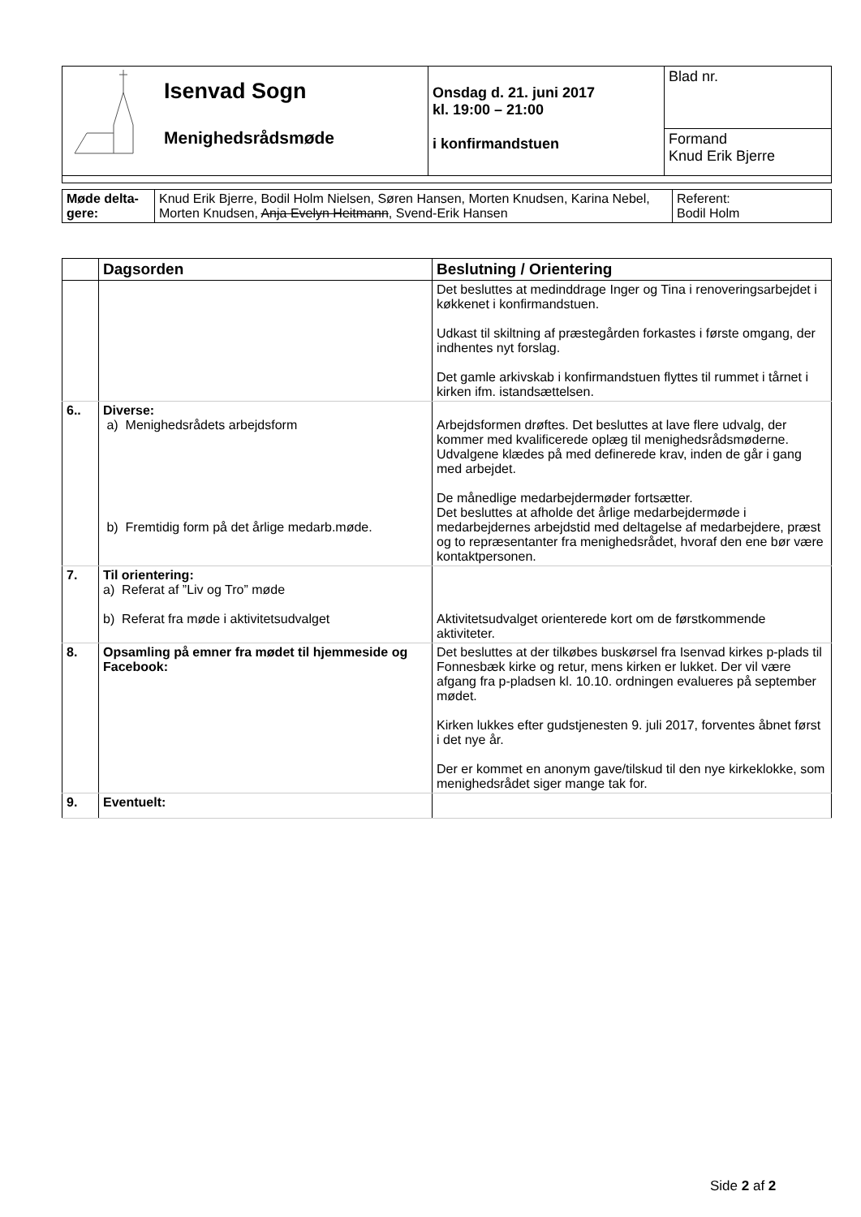| Isenvad Sogn Menighedsrådsmøde | Onsdag d. 21. juni 2017 kl. 19:00 – 21:00 i konfirmandstuen | Blad nr. |
| | | Formand Knud Erik Bjerre |
| Møde delta- gere: | Knud Erik Bjerre, Bodil Holm Nielsen, Søren Hansen, Morten Knudsen, Karina Nebel, Morten Knudsen, Anja Evelyn Heitmann , Svend-Erik Hansen | Referent: Bodil Holm |
| | Dagsorden | Beslutning / Orientering |
| --- | --- | --- |
| | | Det besluttes at medinddrage Inger og Tina i renoveringsarbejdet i køkkenet i konfirmandstuen. Udkast til skiltning af præstegården forkastes i første omgang, der indhentes nyt forslag. Det gamle arkivskab i konfirmandstuen flyttes til rummet i tårnet i kirken ifm. istandsættelsen. |
| 6.. | Diverse: a) Menighedsrådets arbejdsform b) Fremtidig form på det årlige medarb.møde. | Arbejdsformen drøftes. Det besluttes at lave flere udvalg, der kommer med kvalificerede oplæg til menighedsrådsmøderne. Udvalgene klædes på med definerede krav, inden de går i gang med arbejdet. De månedlige medarbejdermøder fortsætter. Det besluttes at afholde det årlige medarbejdermøde i medarbejdernes arbejdstid med deltagelse af medarbejdere, præst og to repræsentanter fra menighedsrådet, hvoraf den ene bør være kontaktpersonen. |
| 7. | Til orientering: a) Referat af ”Liv og Tro” møde b) Referat fra møde i aktivitetsudvalget | Aktivitetsudvalget orienterede kort om de førstkommende aktiviteter. |
| 8. | Opsamling på emner fra mødet til hjemmeside og Facebook: | Det besluttes at der tilkøbes buskørsel fra Isenvad kirkes p-plads til Fonnesbæk kirke og retur, mens kirken er lukket. Der vil være afgang fra p-pladsen kl. 10.10. ordningen evalueres på september mødet. Kirken lukkes efter gudstjenesten 9. juli 2017, forventes åbnet først i det nye år. Der er kommet en anonym gave/tilskud til den nye kirkeklokke, som menighedsrådet siger mange tak for. |
| 9. | Eventuelt: | |
Side 2 af 2